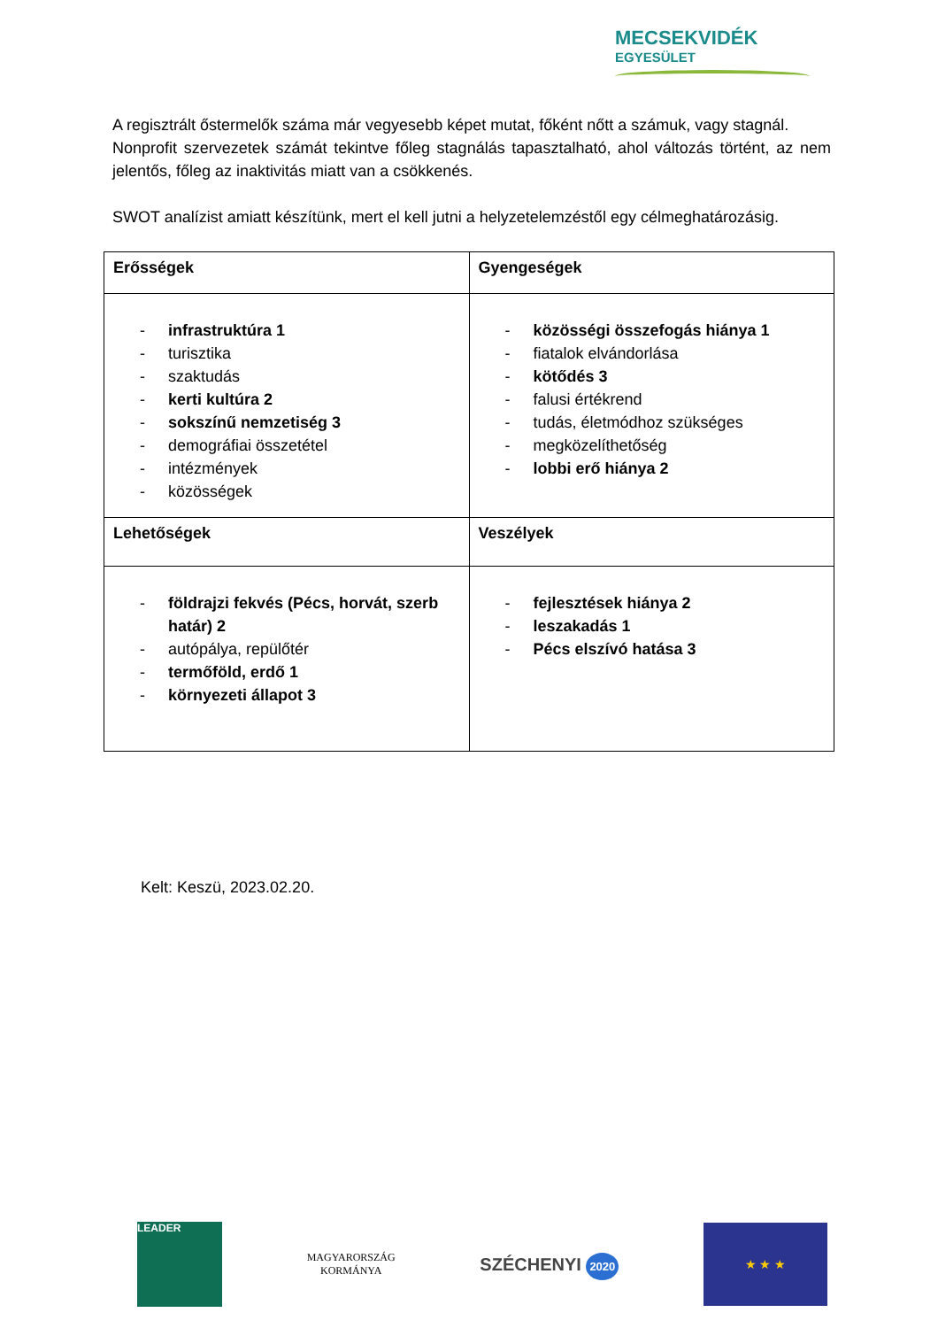MECSEKVIDÉK
EGYESÜLET
A regisztrált őstermelők száma már vegyesebb képet mutat, főként nőtt a számuk, vagy stagnál.
Nonprofit szervezetek számát tekintve főleg stagnálás tapasztalható, ahol változás történt, az nem jelentős, főleg az inaktivitás miatt van a csökkenés.
SWOT analízist amiatt készítünk, mert el kell jutni a helyzetelemzéstől egy célmeghatározásig.
| Erősségek | Gyengeségek |
| - infrastruktúra 1 - turisztika - szaktudás - kerti kultúra 2 - sokszínű nemzetiség 3 - demográfiai összetétel - intézmények - közösségek | - közösségi összefogás hiánya 1 - fiatalok elvándorlása - kötődés 3 - falusi értékrend - tudás, életmódhoz szükséges - megközelíthetőség - lobbi erő hiánya 2 |
| Lehetőségek | Veszélyek |
| - földrajzi fekvés (Pécs, horvát, szerb határ) 2 - autópálya, repülőtér - termőföld, erdő 1 - környezeti állapot 3 | - fejlesztések hiánya 2 - leszakadás 1 - Pécs elszívó hatása 3 |
Kelt: Keszü, 2023.02.20.
LEADER
MAGYARORSZÁG
KORMÁNYA
SZÉCHENYI 2020
★ ★ ★